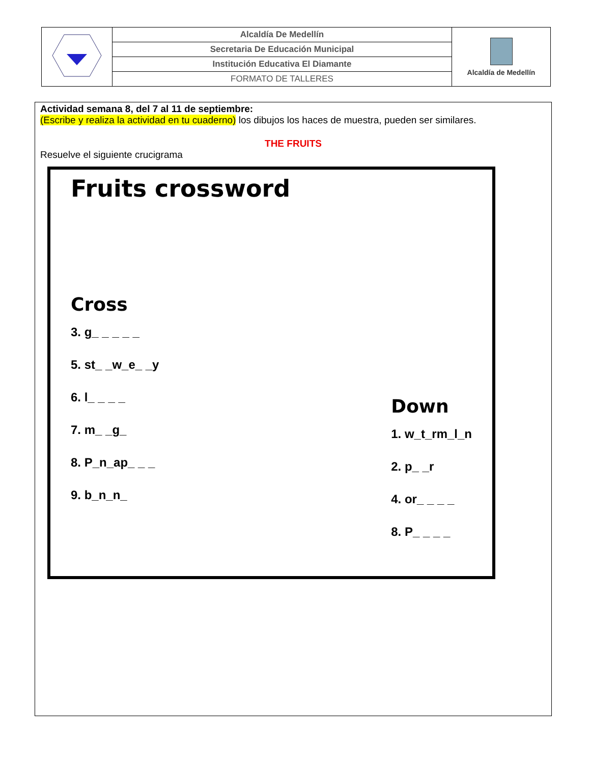| | Alcaldía De Medellín | Alcaldía de Medellín |
| | Secretaria De Educación Municipal | |
| | Institución Educativa El Diamante | |
| | FORMATO DE TALLERES | |
Actividad semana 8, del 7 al 11 de septiembre:
(Escribe y realiza la actividad en tu cuaderno) los dibujos los haces de muestra, pueden ser similares.
THE FRUITS
Resuelve el siguiente crucigrama
Fruits crossword
Cross
3. g_ _ _ _ _
5. st_ _w_e_ _y
6. l_ _ _ _
7. m_ _g_
8. P_n_ap_ _ _
9. b_n_n_
Down
1. w_t_rm_l_n
2. p_ _r
4. or_ _ _ _
8. P_ _ _ _